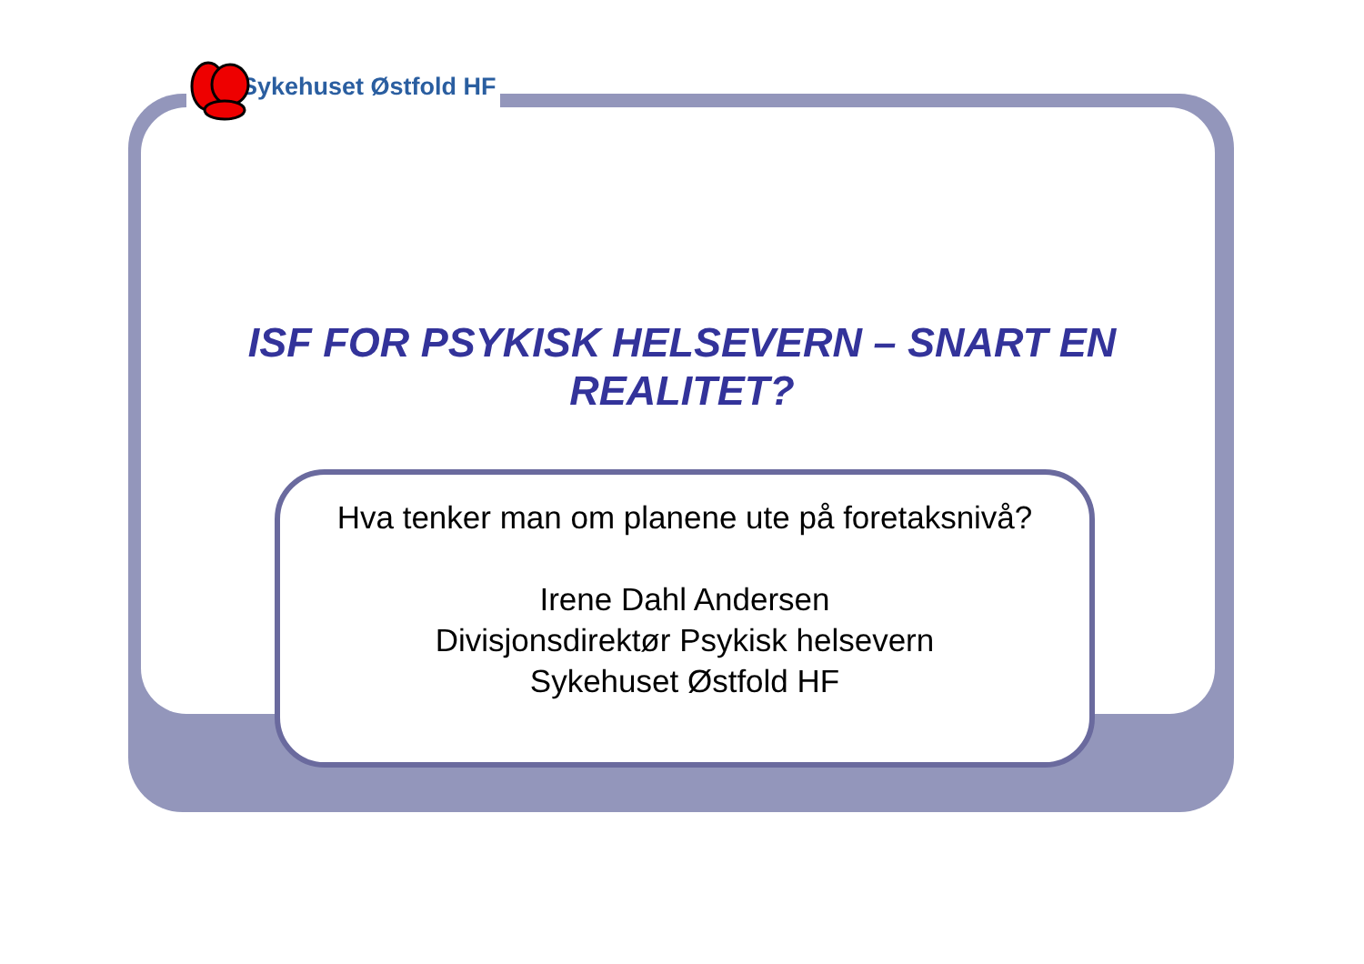Sykehuset Østfold HF
ISF FOR PSYKISK HELSEVERN – SNART EN
REALITET?
Hva tenker man om planene ute på foretaksnivå?
Irene Dahl Andersen
Divisjonsdirektør Psykisk helsevern
Sykehuset Østfold HF